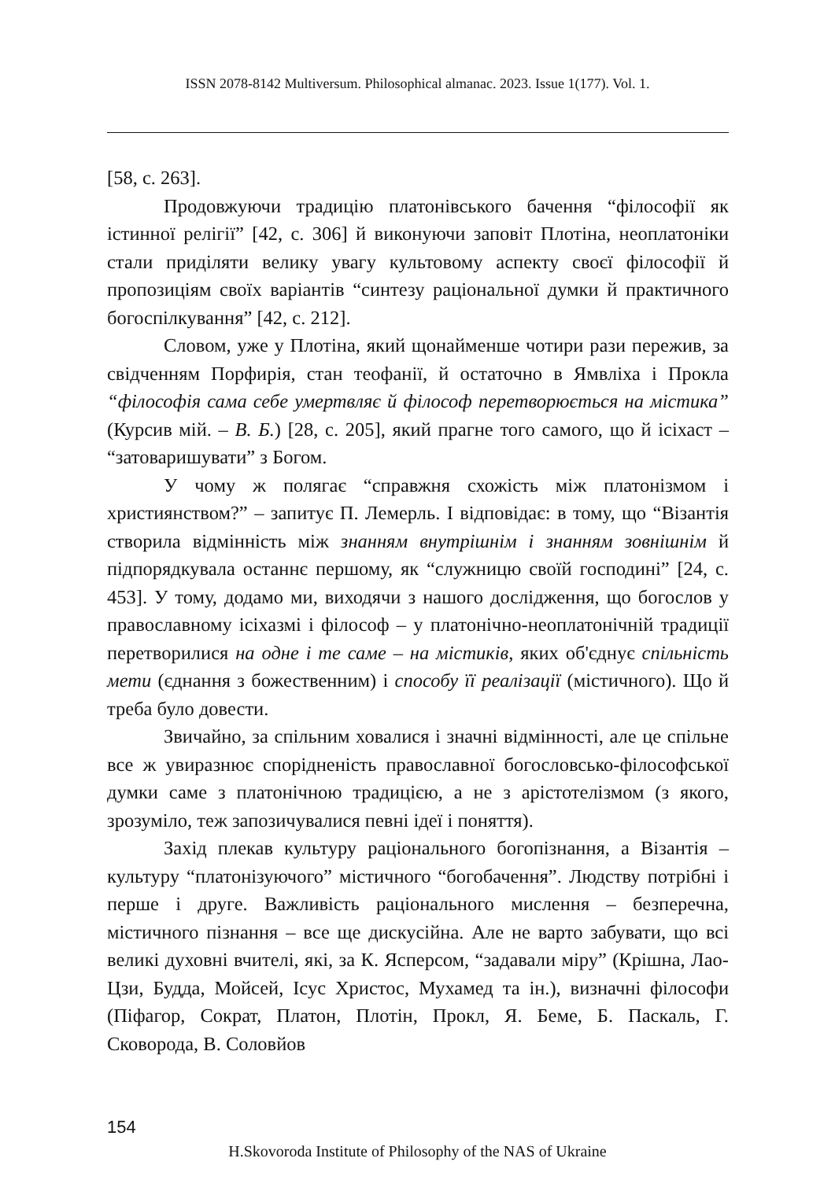ISSN 2078-8142 Multiversum. Philosophical almanac. 2023. Issue 1(177). Vol. 1.
[58, с. 263].
Продовжуючи традицію платонівського бачення “філософії як істинної релігії” [42, с. 306] й виконуючи заповіт Плотіна, неоплатоніки стали приділяти велику увагу культовому аспекту своєї філософії й пропозиціям своїх варіантів “синтезу раціональної думки й практичного богоспілкування” [42, с. 212].
Словом, уже у Плотіна, який щонайменше чотири рази пережив, за свідченням Порфирія, стан теофанії, й остаточно в Ямвліха і Прокла “філософія сама себе умертвляє й філософ перетворюється на містика” (Курсив мій. – В. Б.) [28, с. 205], який прагне того самого, що й ісіхаст – “затоваришувати” з Богом.
У чому ж полягає “справжня схожість між платонізмом і християнством?” – запитує П. Лемерль. І відповідає: в тому, що “Візантія створила відмінність між знанням внутрішнім і знанням зовнішнім й підпорядкувала останнє першому, як “служницю своїй господині” [24, с. 453]. У тому, додамо ми, виходячи з нашого дослідження, що богослов у православному ісіхазмі і філософ – у платонічно-неоплатонічній традиції перетворилися на одне і те саме – на містиків, яких об'єднує спільність мети (єднання з божественним) і способу її реалізації (містичного). Що й треба було довести.
Звичайно, за спільним ховалися і значні відмінності, але це спільне все ж увиразнює спорідненість православної богословсько-філософської думки саме з платонічною традицією, а не з арістотелізмом (з якого, зрозуміло, теж запозичувалися певні ідеї і поняття).
Захід плекав культуру раціонального богопізнання, а Візантія – культуру “платонізуючого” містичного “богобачення”. Людству потрібні і перше і друге. Важливість раціонального мислення – безперечна, містичного пізнання – все ще дискусійна. Але не варто забувати, що всі великі духовні вчителі, які, за К. Ясперсом, “задавали міру” (Крішна, Лао-Цзи, Будда, Мойсей, Ісус Христос, Мухамед та ін.), визначні філософи (Піфагор, Сократ, Платон, Плотін, Прокл, Я. Беме, Б. Паскаль, Г. Сковорода, В. Соловйов
154
H.Skovoroda Institute of Philosophy of the NAS of Ukraine